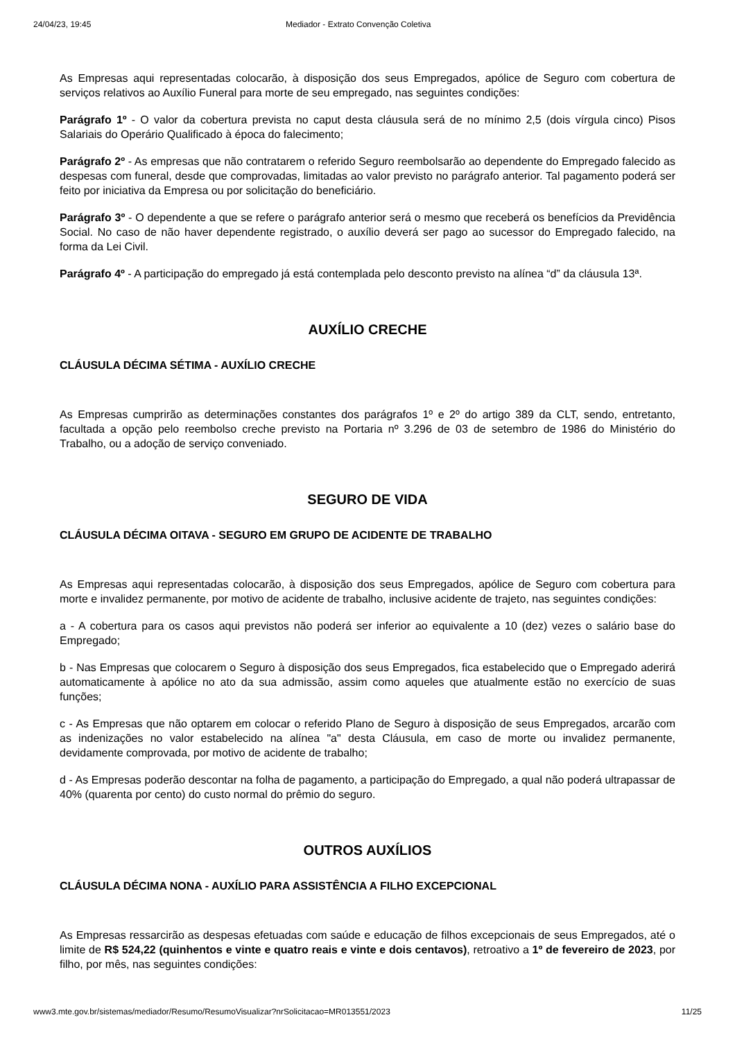24/04/23, 19:45 Mediador - Extrato Convenção Coletiva
As Empresas aqui representadas colocarão, à disposição dos seus Empregados, apólice de Seguro com cobertura de serviços relativos ao Auxílio Funeral para morte de seu empregado, nas seguintes condições:
Parágrafo 1º - O valor da cobertura prevista no caput desta cláusula será de no mínimo 2,5 (dois vírgula cinco) Pisos Salariais do Operário Qualificado à época do falecimento;
Parágrafo 2º - As empresas que não contratarem o referido Seguro reembolsarão ao dependente do Empregado falecido as despesas com funeral, desde que comprovadas, limitadas ao valor previsto no parágrafo anterior. Tal pagamento poderá ser feito por iniciativa da Empresa ou por solicitação do beneficiário.
Parágrafo 3º - O dependente a que se refere o parágrafo anterior será o mesmo que receberá os benefícios da Previdência Social. No caso de não haver dependente registrado, o auxílio deverá ser pago ao sucessor do Empregado falecido, na forma da Lei Civil.
Parágrafo 4º - A participação do empregado já está contemplada pelo desconto previsto na alínea “d” da cláusula 13ª.
AUXÍLIO CRECHE
CLÁUSULA DÉCIMA SÉTIMA - AUXÍLIO CRECHE
As Empresas cumprirão as determinações constantes dos parágrafos 1º e 2º do artigo 389 da CLT, sendo, entretanto, facultada a opção pelo reembolso creche previsto na Portaria nº 3.296 de 03 de setembro de 1986 do Ministério do Trabalho, ou a adoção de serviço conveniado.
SEGURO DE VIDA
CLÁUSULA DÉCIMA OITAVA - SEGURO EM GRUPO DE ACIDENTE DE TRABALHO
As Empresas aqui representadas colocarão, à disposição dos seus Empregados, apólice de Seguro com cobertura para morte e invalidez permanente, por motivo de acidente de trabalho, inclusive acidente de trajeto, nas seguintes condições:
a - A cobertura para os casos aqui previstos não poderá ser inferior ao equivalente a 10 (dez) vezes o salário base do Empregado;
b - Nas Empresas que colocarem o Seguro à disposição dos seus Empregados, fica estabelecido que o Empregado aderirá automaticamente à apólice no ato da sua admissão, assim como aqueles que atualmente estão no exercício de suas funções;
c - As Empresas que não optarem em colocar o referido Plano de Seguro à disposição de seus Empregados, arcarão com as indenizações no valor estabelecido na alínea "a" desta Cláusula, em caso de morte ou invalidez permanente, devidamente comprovada, por motivo de acidente de trabalho;
d - As Empresas poderão descontar na folha de pagamento, a participação do Empregado, a qual não poderá ultrapassar de 40% (quarenta por cento) do custo normal do prêmio do seguro.
OUTROS AUXÍLIOS
CLÁUSULA DÉCIMA NONA - AUXÍLIO PARA ASSISTÊNCIA A FILHO EXCEPCIONAL
As Empresas ressarcirão as despesas efetuadas com saúde e educação de filhos excepcionais de seus Empregados, até o limite de R$ 524,22 (quinhentos e vinte e quatro reais e vinte e dois centavos), retroativo a 1º de fevereiro de 2023, por filho, por mês, nas seguintes condições:
www3.mte.gov.br/sistemas/mediador/Resumo/ResumoVisualizar?nrSolicitacao=MR013551/2023 11/25